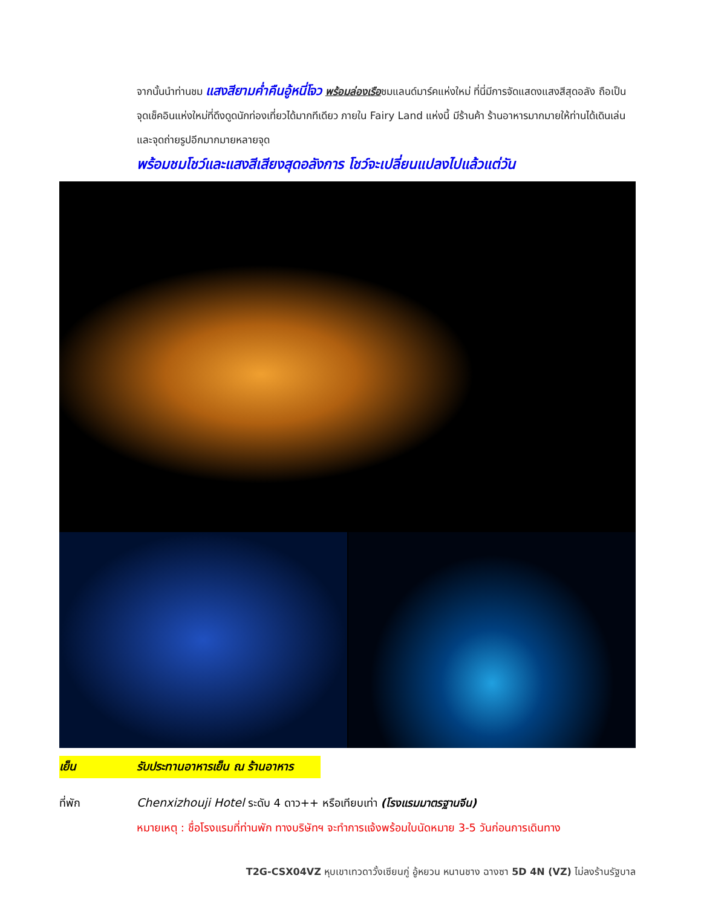จากนั้นนำท่านชม แสงสียามค่ำคืนอู้หนี่โจว พร้อมล่องเรือชมแลนด์มาร์คแห่งใหม่ ที่นี่มีการจัดแสดงแสงสีสุดอลัง ถือเป็นจุดเช็คอินแห่งใหม่ที่ดึงดูดนักท่องเที่ยวได้มากทีเดียว ภายใน Fairy Land แห่งนี้ มีร้านค้า ร้านอาหารมากมายให้ท่านได้เดินเล่น และจุดถ่ายรูปอีกมากมายหลายจุด
พร้อมชมโชว์และแสงสีเสียงสุดอลังการ โชว์จะเปลี่ยนแปลงไปแล้วแต่วัน
เย็น รับประทานอาหารเย็น ณ ร้านอาหาร
ที่พัก Chenxizhouji Hotel ระดับ 4 ดาว++ หรือเทียบเท่า (โรงแรมมาตรฐานจีน)
หมายเหตุ : ชื่อโรงแรมที่ท่านพัก ทางบริษัทฯ จะทำการแจ้งพร้อมใบนัดหมาย 3-5 วันก่อนการเดินทาง
T2G-CSX04VZ หุบเขาเทวดาวั้งเซียนกู่ อู้หยวน หนานชาง ฉางซา 5D 4N (VZ) ไม่ลงร้านรัฐบาล